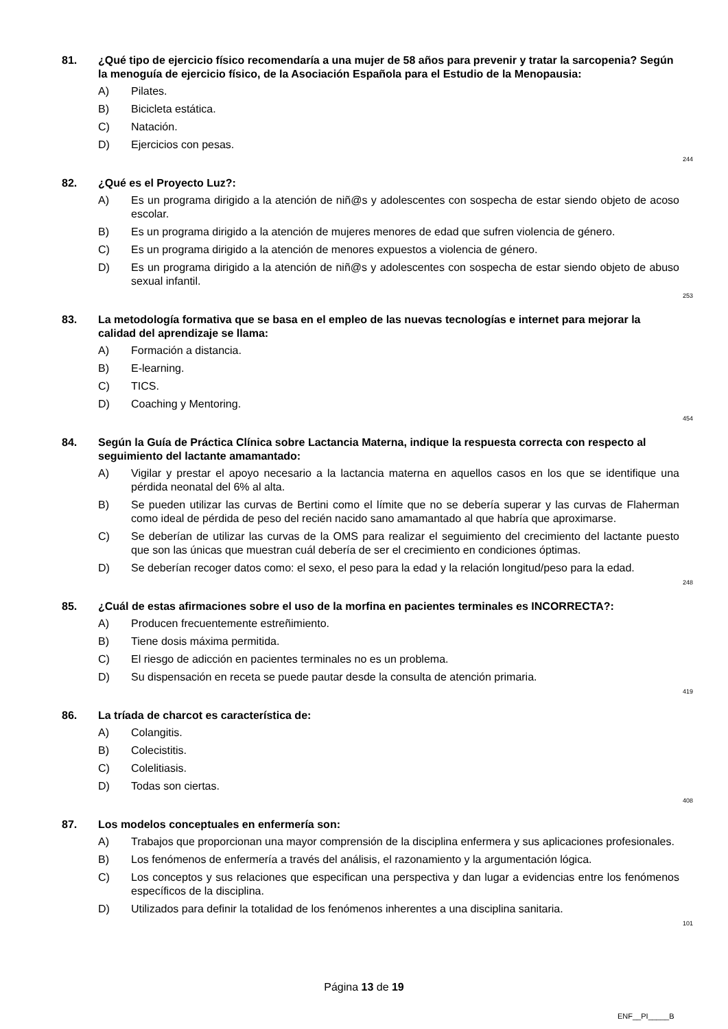81. ¿Qué tipo de ejercicio físico recomendaría a una mujer de 58 años para prevenir y tratar la sarcopenia? Según la menoguía de ejercicio físico, de la Asociación Española para el Estudio de la Menopausia:
A) Pilates.
B) Bicicleta estática.
C) Natación.
D) Ejercicios con pesas.
244
82. ¿Qué es el Proyecto Luz?:
A) Es un programa dirigido a la atención de niñ@s y adolescentes con sospecha de estar siendo objeto de acoso escolar.
B) Es un programa dirigido a la atención de mujeres menores de edad que sufren violencia de género.
C) Es un programa dirigido a la atención de menores expuestos a violencia de género.
D) Es un programa dirigido a la atención de niñ@s y adolescentes con sospecha de estar siendo objeto de abuso sexual infantil.
253
83. La metodología formativa que se basa en el empleo de las nuevas tecnologías e internet para mejorar la calidad del aprendizaje se llama:
A) Formación a distancia.
B) E-learning.
C) TICS.
D) Coaching y Mentoring.
454
84. Según la Guía de Práctica Clínica sobre Lactancia Materna, indique la respuesta correcta con respecto al seguimiento del lactante amamantado:
A) Vigilar y prestar el apoyo necesario a la lactancia materna en aquellos casos en los que se identifique una pérdida neonatal del 6% al alta.
B) Se pueden utilizar las curvas de Bertini como el límite que no se debería superar y las curvas de Flaherman como ideal de pérdida de peso del recién nacido sano amamantado al que habría que aproximarse.
C) Se deberían de utilizar las curvas de la OMS para realizar el seguimiento del crecimiento del lactante puesto que son las únicas que muestran cuál debería de ser el crecimiento en condiciones óptimas.
D) Se deberían recoger datos como: el sexo, el peso para la edad y la relación longitud/peso para la edad.
248
85. ¿Cuál de estas afirmaciones sobre el uso de la morfina en pacientes terminales es INCORRECTA?:
A) Producen frecuentemente estreñimiento.
B) Tiene dosis máxima permitida.
C) El riesgo de adicción en pacientes terminales no es un problema.
D) Su dispensación en receta se puede pautar desde la consulta de atención primaria.
419
86. La tríada de charcot es característica de:
A) Colangitis.
B) Colecistitis.
C) Colelitiasis.
D) Todas son ciertas.
408
87. Los modelos conceptuales en enfermería son:
A) Trabajos que proporcionan una mayor comprensión de la disciplina enfermera y sus aplicaciones profesionales.
B) Los fenómenos de enfermería a través del análisis, el razonamiento y la argumentación lógica.
C) Los conceptos y sus relaciones que especifican una perspectiva y dan lugar a evidencias entre los fenómenos específicos de la disciplina.
D) Utilizados para definir la totalidad de los fenómenos inherentes a una disciplina sanitaria.
101
Página 13 de 19
ENF__PI_____B